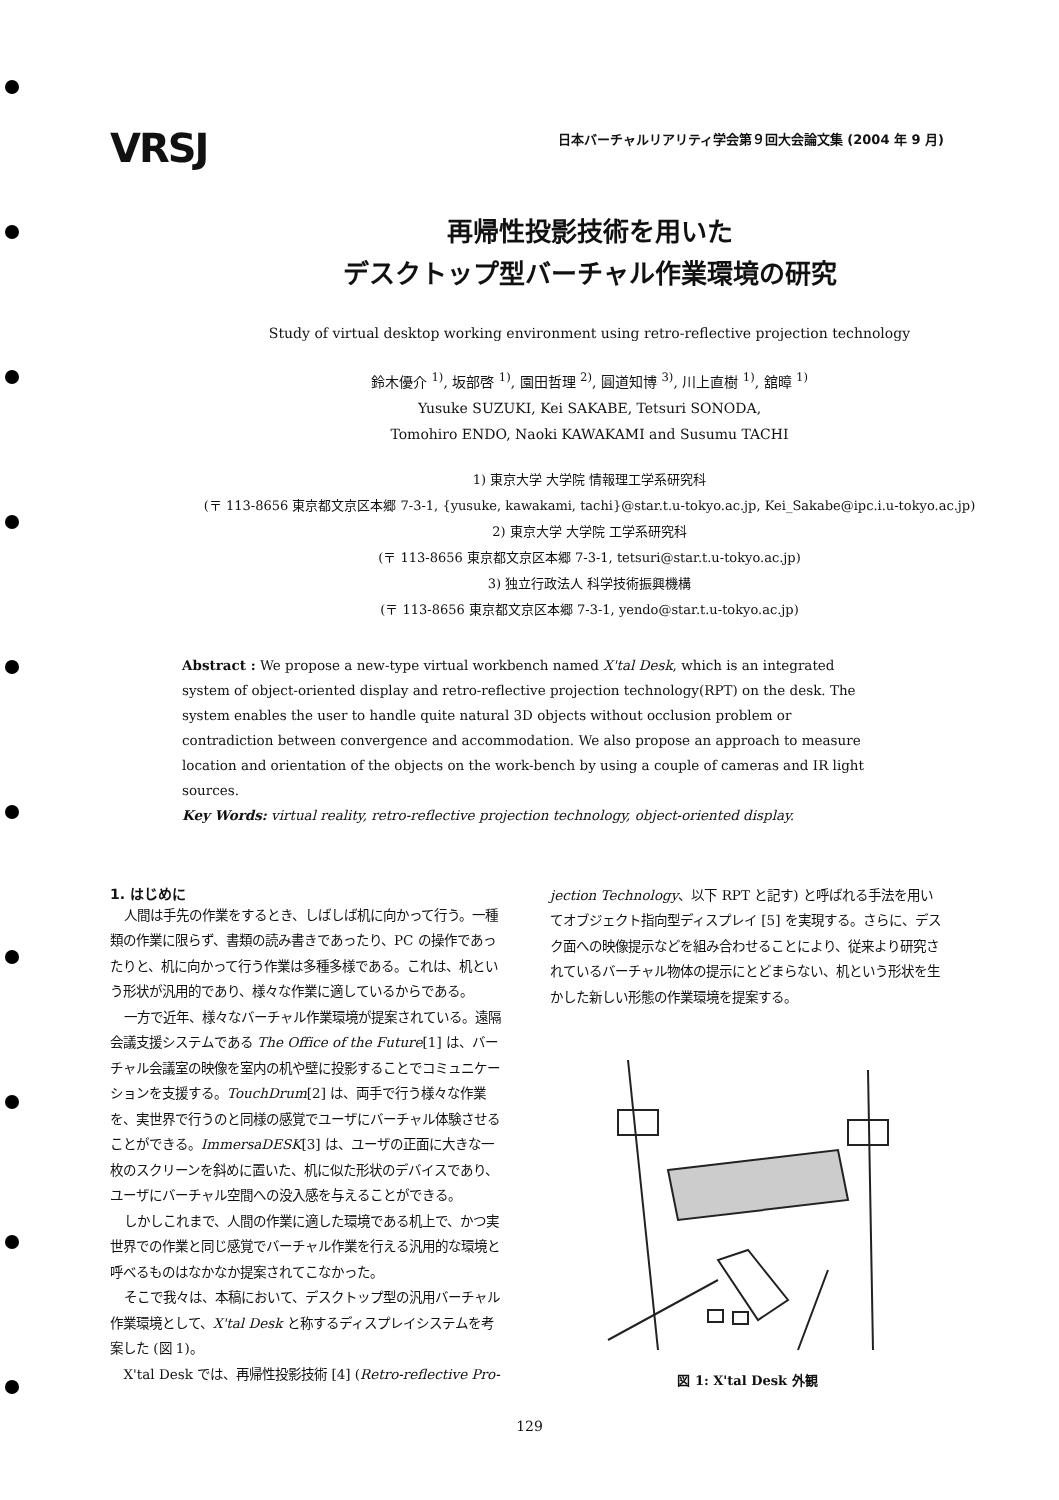VRSJ
日本バーチャルリアリティ学会第９回大会論文集 (2004 年 9 月)
再帰性投影技術を用いた
デスクトップ型バーチャル作業環境の研究
Study of virtual desktop working environment using retro-reflective projection technology
鈴木優介 <sup>1)</sup>, 坂部啓 <sup>1)</sup>, 園田哲理 <sup>2)</sup>, 圓道知博 <sup>3)</sup>, 川上直樹 <sup>1)</sup>, 舘暲 <sup>1)</sup>
Yusuke SUZUKI, Kei SAKABE, Tetsuri SONODA,
Tomohiro ENDO, Naoki KAWAKAMI and Susumu TACHI
1) 東京大学 大学院 情報理工学系研究科
(〒 113-8656 東京都文京区本郷 7-3-1, {yusuke, kawakami, tachi}@star.t.u-tokyo.ac.jp, Kei_Sakabe@ipc.i.u-tokyo.ac.jp)
2) 東京大学 大学院 工学系研究科
(〒 113-8656 東京都文京区本郷 7-3-1, tetsuri@star.t.u-tokyo.ac.jp)
3) 独立行政法人 科学技術振興機構
(〒 113-8656 東京都文京区本郷 7-3-1, yendo@star.t.u-tokyo.ac.jp)
Abstract : We propose a new-type virtual workbench named X'tal Desk, which is an integrated system of object-oriented display and retro-reflective projection technology(RPT) on the desk. The system enables the user to handle quite natural 3D objects without occlusion problem or contradiction between convergence and accommodation. We also propose an approach to measure location and orientation of the objects on the work-bench by using a couple of cameras and IR light sources.
Key Words: virtual reality, retro-reflective projection technology, object-oriented display.
1. はじめに
人間は手先の作業をするとき、しばしば机に向かって行う。一種類の作業に限らず、書類の読み書きであったり、PC の操作であったりと、机に向かって行う作業は多種多様である。これは、机という形状が汎用的であり、様々な作業に適しているからである。
一方で近年、様々なバーチャル作業環境が提案されている。遠隔会議支援システムである The Office of the Future[1] は、バーチャル会議室の映像を室内の机や壁に投影することでコミュニケーションを支援する。TouchDrum[2] は、両手で行う様々な作業を、実世界で行うのと同様の感覚でユーザにバーチャル体験させることができる。ImmersaDESK[3] は、ユーザの正面に大きな一枚のスクリーンを斜めに置いた、机に似た形状のデバイスであり、ユーザにバーチャル空間への没入感を与えることができる。
しかしこれまで、人間の作業に適した環境である机上で、かつ実世界での作業と同じ感覚でバーチャル作業を行える汎用的な環境と呼べるものはなかなか提案されてこなかった。
そこで我々は、本稿において、デスクトップ型の汎用バーチャル作業環境として、X'tal Desk と称するディスプレイシステムを考案した (図 1)。
X'tal Desk では、再帰性投影技術 [4] (Retro-reflective Pro-
jection Technology、以下 RPT と記す) と呼ばれる手法を用いてオブジェクト指向型ディスプレイ [5] を実現する。さらに、デスク面への映像提示などを組み合わせることにより、従来より研究されているバーチャル物体の提示にとどまらない、机という形状を生かした新しい形態の作業環境を提案する。
図 1: X'tal Desk 外観
129